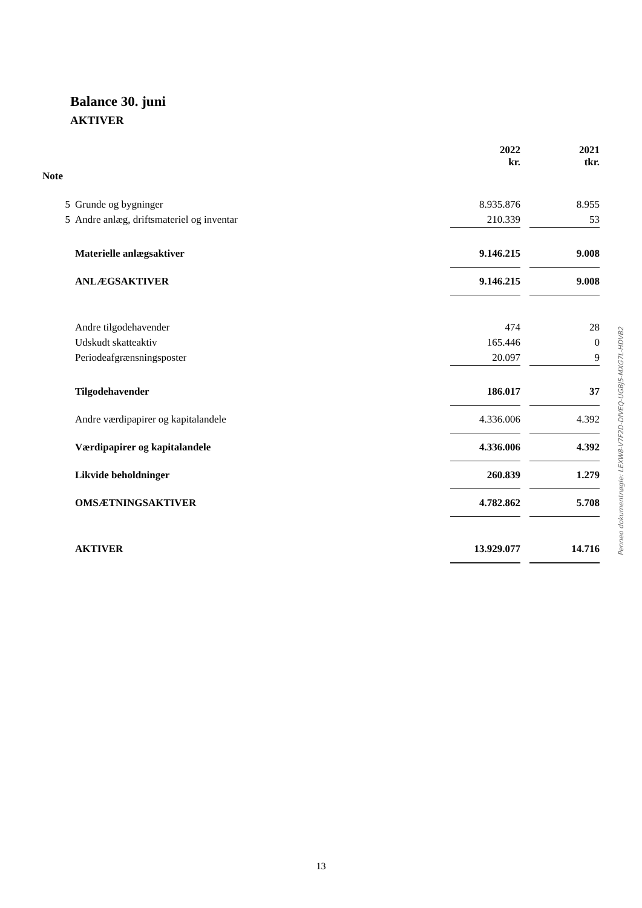Balance 30. juni
AKTIVER
| | | 2022 kr. | | 2021 tkr. |
| --- | --- | --- | --- | --- |
| Note | | | | |
| 5 | Grunde og bygninger | 8.935.876 | | 8.955 |
| 5 | Andre anlæg, driftsmateriel og inventar | 210.339 | | 53 |
| | Materielle anlægsaktiver | 9.146.215 | | 9.008 |
| | ANLÆGSAKTIVER | 9.146.215 | | 9.008 |
| | Andre tilgodehavender | 474 | | 28 |
| | Udskudt skatteaktiv | 165.446 | | 0 |
| | Periodeafgrænsningsposter | 20.097 | | 9 |
| | Tilgodehavender | 186.017 | | 37 |
| | Andre værdipapirer og kapitalandele | 4.336.006 | | 4.392 |
| | Værdipapirer og kapitalandele | 4.336.006 | | 4.392 |
| | Likvide beholdninger | 260.839 | | 1.279 |
| | OMSÆTNINGSAKTIVER | 4.782.862 | | 5.708 |
| | AKTIVER | 13.929.077 | | 14.716 |
Penneo dokumentnøgle: LEXW8-V7F2D-DIVEQ-UGBJ5-MXG7L-HDVB2
13